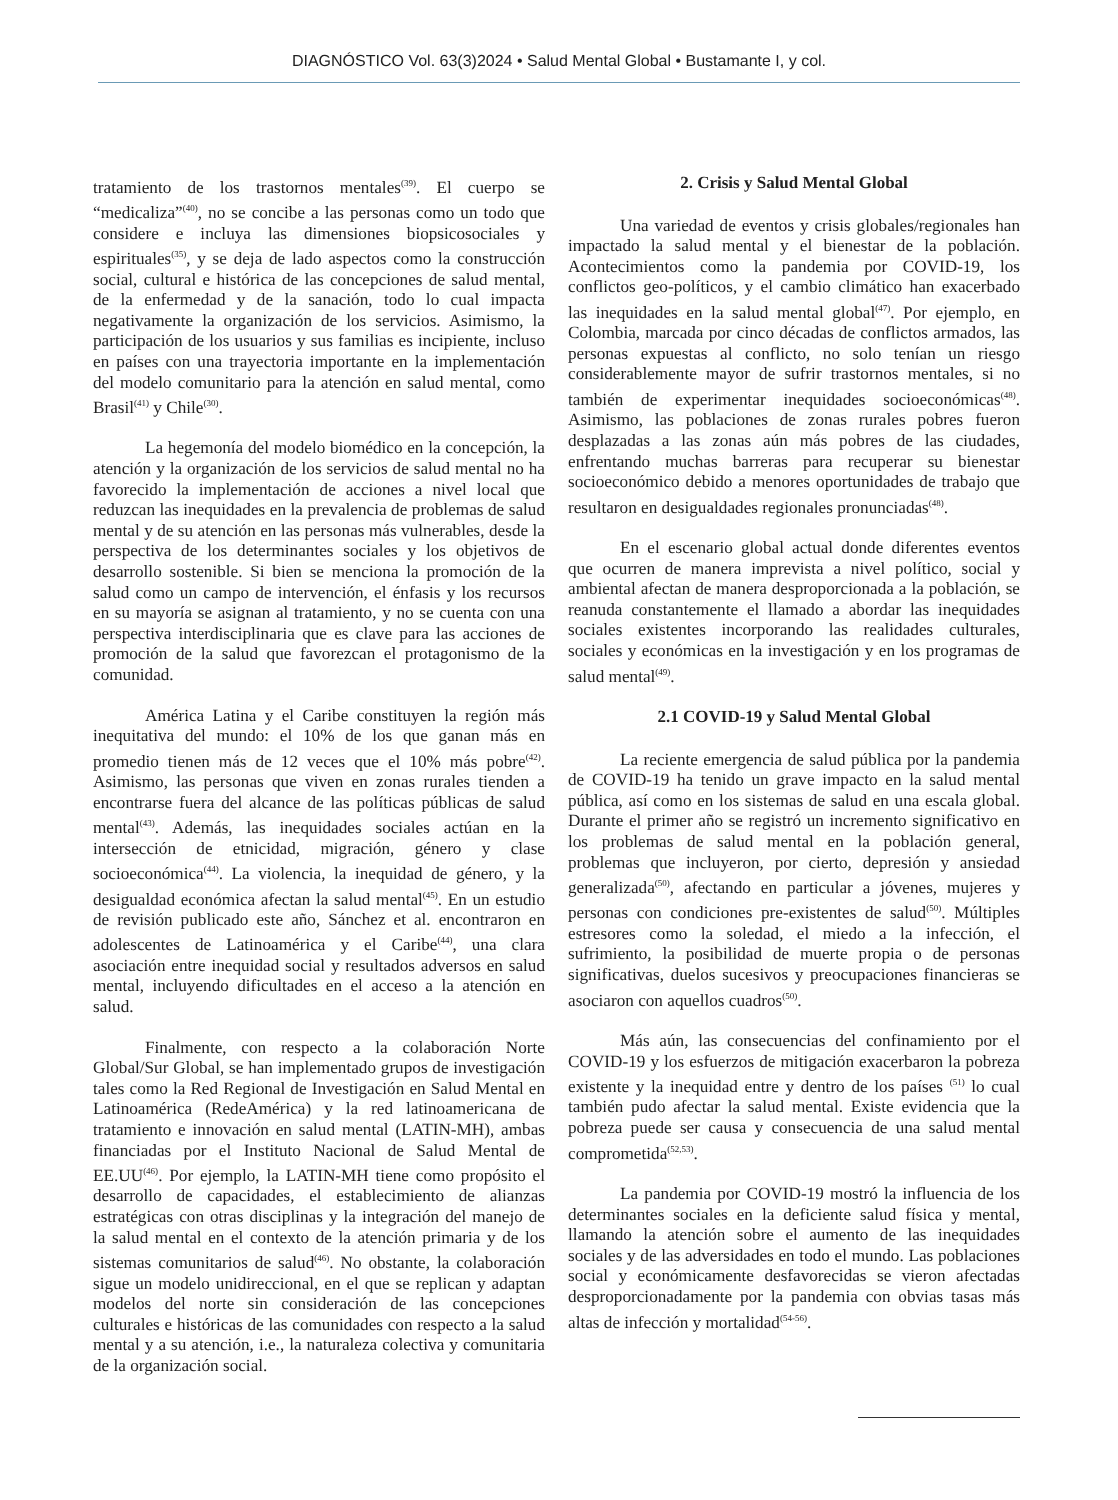DIAGNÓSTICO Vol. 63(3)2024 • Salud Mental Global • Bustamante I, y col.
tratamiento de los trastornos mentales<sup>(39)</sup>. El cuerpo se “medicaliza”<sup>(40)</sup>, no se concibe a las personas como un todo que considere e incluya las dimensiones biopsicosociales y espirituales<sup>(35)</sup>, y se deja de lado aspectos como la construcción social, cultural e histórica de las concepciones de salud mental, de la enfermedad y de la sanación, todo lo cual impacta negativamente la organización de los servicios. Asimismo, la participación de los usuarios y sus familias es incipiente, incluso en países con una trayectoria importante en la implementación del modelo comunitario para la atención en salud mental, como Brasil<sup>(41)</sup> y Chile<sup>(30)</sup>.
La hegemonía del modelo biomédico en la concepción, la atención y la organización de los servicios de salud mental no ha favorecido la implementación de acciones a nivel local que reduzcan las inequidades en la prevalencia de problemas de salud mental y de su atención en las personas más vulnerables, desde la perspectiva de los determinantes sociales y los objetivos de desarrollo sostenible. Si bien se menciona la promoción de la salud como un campo de intervención, el énfasis y los recursos en su mayoría se asignan al tratamiento, y no se cuenta con una perspectiva interdisciplinaria que es clave para las acciones de promoción de la salud que favorezcan el protagonismo de la comunidad.
América Latina y el Caribe constituyen la región más inequitativa del mundo: el 10% de los que ganan más en promedio tienen más de 12 veces que el 10% más pobre<sup>(42)</sup>. Asimismo, las personas que viven en zonas rurales tienden a encontrarse fuera del alcance de las políticas públicas de salud mental<sup>(43)</sup>. Además, las inequidades sociales actúan en la intersección de etnicidad, migración, género y clase socioeconómica<sup>(44)</sup>. La violencia, la inequidad de género, y la desigualdad económica afectan la salud mental<sup>(45)</sup>. En un estudio de revisión publicado este año, Sánchez et al. encontraron en adolescentes de Latinoamérica y el Caribe<sup>(44)</sup>, una clara asociación entre inequidad social y resultados adversos en salud mental, incluyendo dificultades en el acceso a la atención en salud.
Finalmente, con respecto a la colaboración Norte Global/Sur Global, se han implementado grupos de investigación tales como la Red Regional de Investigación en Salud Mental en Latinoamérica (RedeAmérica) y la red latinoamericana de tratamiento e innovación en salud mental (LATIN-MH), ambas financiadas por el Instituto Nacional de Salud Mental de EE.UU<sup>(46)</sup>. Por ejemplo, la LATIN-MH tiene como propósito el desarrollo de capacidades, el establecimiento de alianzas estratégicas con otras disciplinas y la integración del manejo de la salud mental en el contexto de la atención primaria y de los sistemas comunitarios de salud<sup>(46)</sup>. No obstante, la colaboración sigue un modelo unidireccional, en el que se replican y adaptan modelos del norte sin consideración de las concepciones culturales e históricas de las comunidades con respecto a la salud mental y a su atención, i.e., la naturaleza colectiva y comunitaria de la organización social.
2. Crisis y Salud Mental Global
Una variedad de eventos y crisis globales/regionales han impactado la salud mental y el bienestar de la población. Acontecimientos como la pandemia por COVID-19, los conflictos geo-políticos, y el cambio climático han exacerbado las inequidades en la salud mental global<sup>(47)</sup>. Por ejemplo, en Colombia, marcada por cinco décadas de conflictos armados, las personas expuestas al conflicto, no solo tenían un riesgo considerablemente mayor de sufrir trastornos mentales, si no también de experimentar inequidades socioeconómicas<sup>(48)</sup>. Asimismo, las poblaciones de zonas rurales pobres fueron desplazadas a las zonas aún más pobres de las ciudades, enfrentando muchas barreras para recuperar su bienestar socioeconómico debido a menores oportunidades de trabajo que resultaron en desigualdades regionales pronunciadas<sup>(48)</sup>.
En el escenario global actual donde diferentes eventos que ocurren de manera imprevista a nivel político, social y ambiental afectan de manera desproporcionada a la población, se reanuda constantemente el llamado a abordar las inequidades sociales existentes incorporando las realidades culturales, sociales y económicas en la investigación y en los programas de salud mental<sup>(49)</sup>.
2.1 COVID-19 y Salud Mental Global
La reciente emergencia de salud pública por la pandemia de COVID-19 ha tenido un grave impacto en la salud mental pública, así como en los sistemas de salud en una escala global. Durante el primer año se registró un incremento significativo en los problemas de salud mental en la población general, problemas que incluyeron, por cierto, depresión y ansiedad generalizada<sup>(50)</sup>, afectando en particular a jóvenes, mujeres y personas con condiciones pre-existentes de salud<sup>(50)</sup>. Múltiples estresores como la soledad, el miedo a la infección, el sufrimiento, la posibilidad de muerte propia o de personas significativas, duelos sucesivos y preocupaciones financieras se asociaron con aquellos cuadros<sup>(50)</sup>.
Más aún, las consecuencias del confinamiento por el COVID-19 y los esfuerzos de mitigación exacerbaron la pobreza existente y la inequidad entre y dentro de los países <sup>(51)</sup> lo cual también pudo afectar la salud mental. Existe evidencia que la pobreza puede ser causa y consecuencia de una salud mental comprometida<sup>(52,53)</sup>.
La pandemia por COVID-19 mostró la influencia de los determinantes sociales en la deficiente salud física y mental, llamando la atención sobre el aumento de las inequidades sociales y de las adversidades en todo el mundo. Las poblaciones social y económicamente desfavorecidas se vieron afectadas desproporcionadamente por la pandemia con obvias tasas más altas de infección y mortalidad<sup>(54-56)</sup>.